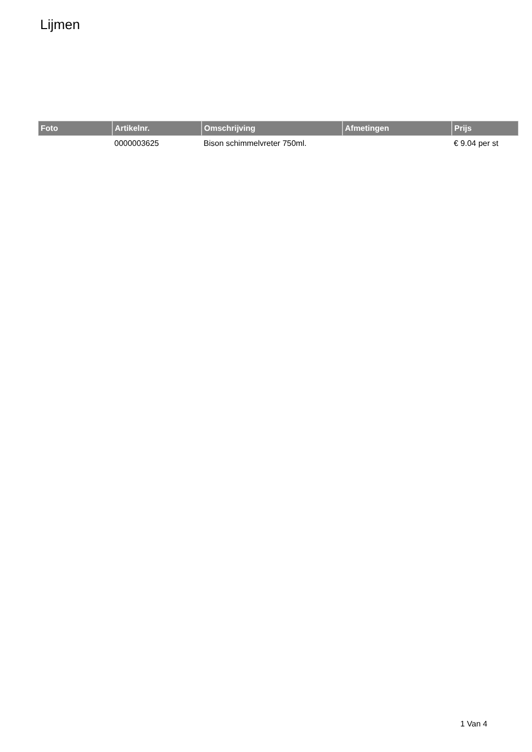Lijmen
| Foto | Artikelnr. | Omschrijving | Afmetingen | Prijs |
| --- | --- | --- | --- | --- |
| | 0000003625 | Bison schimmelvreter 750ml. | | € 9.04 per st |
1 Van 4